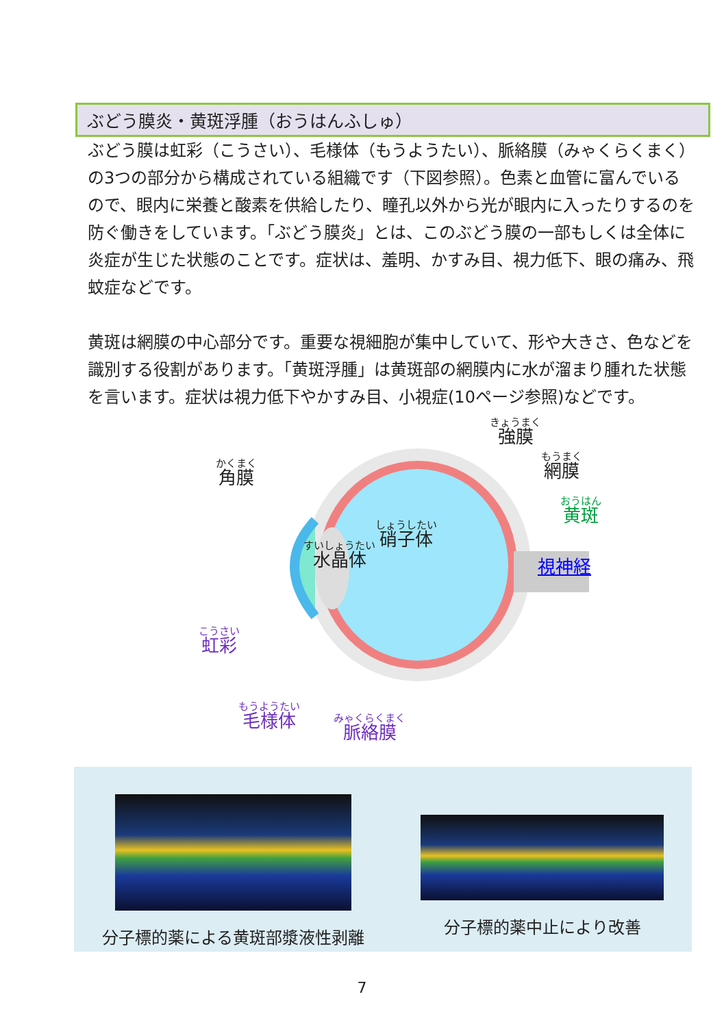ぶどう膜炎・黄斑浮腫（おうはんふしゅ）
ぶどう膜は虹彩（こうさい）、毛様体（もうようたい）、脈絡膜（みゃくらくまく）の3つの部分から構成されている組織です（下図参照）。色素と血管に富んでいるので、眼内に栄養と酸素を供給したり、瞳孔以外から光が眼内に入ったりするのを防ぐ働きをしています。「ぶどう膜炎」とは、このぶどう膜の一部もしくは全体に炎症が生じた状態のことです。症状は、羞明、かすみ目、視力低下、眼の痛み、飛蚊症などです。
黄斑は網膜の中心部分です。重要な視細胞が集中していて、形や大きさ、色などを識別する役割があります。「黄斑浮腫」は黄斑部の網膜内に水が溜まり腫れた状態を言います。症状は視力低下やかすみ目、小視症(10ページ参照)などです。
きょうまく
強膜
もうまく
網膜
かくまく
角膜
おうはん
黄斑
しょうしたい
硝子体
すいしょうたい
水晶体
視神経
こうさい
虹彩
もうようたい
毛様体
みゃくらくまく
脈絡膜
分子標的薬による黄斑部漿液性剥離 分子標的薬中止により改善
7